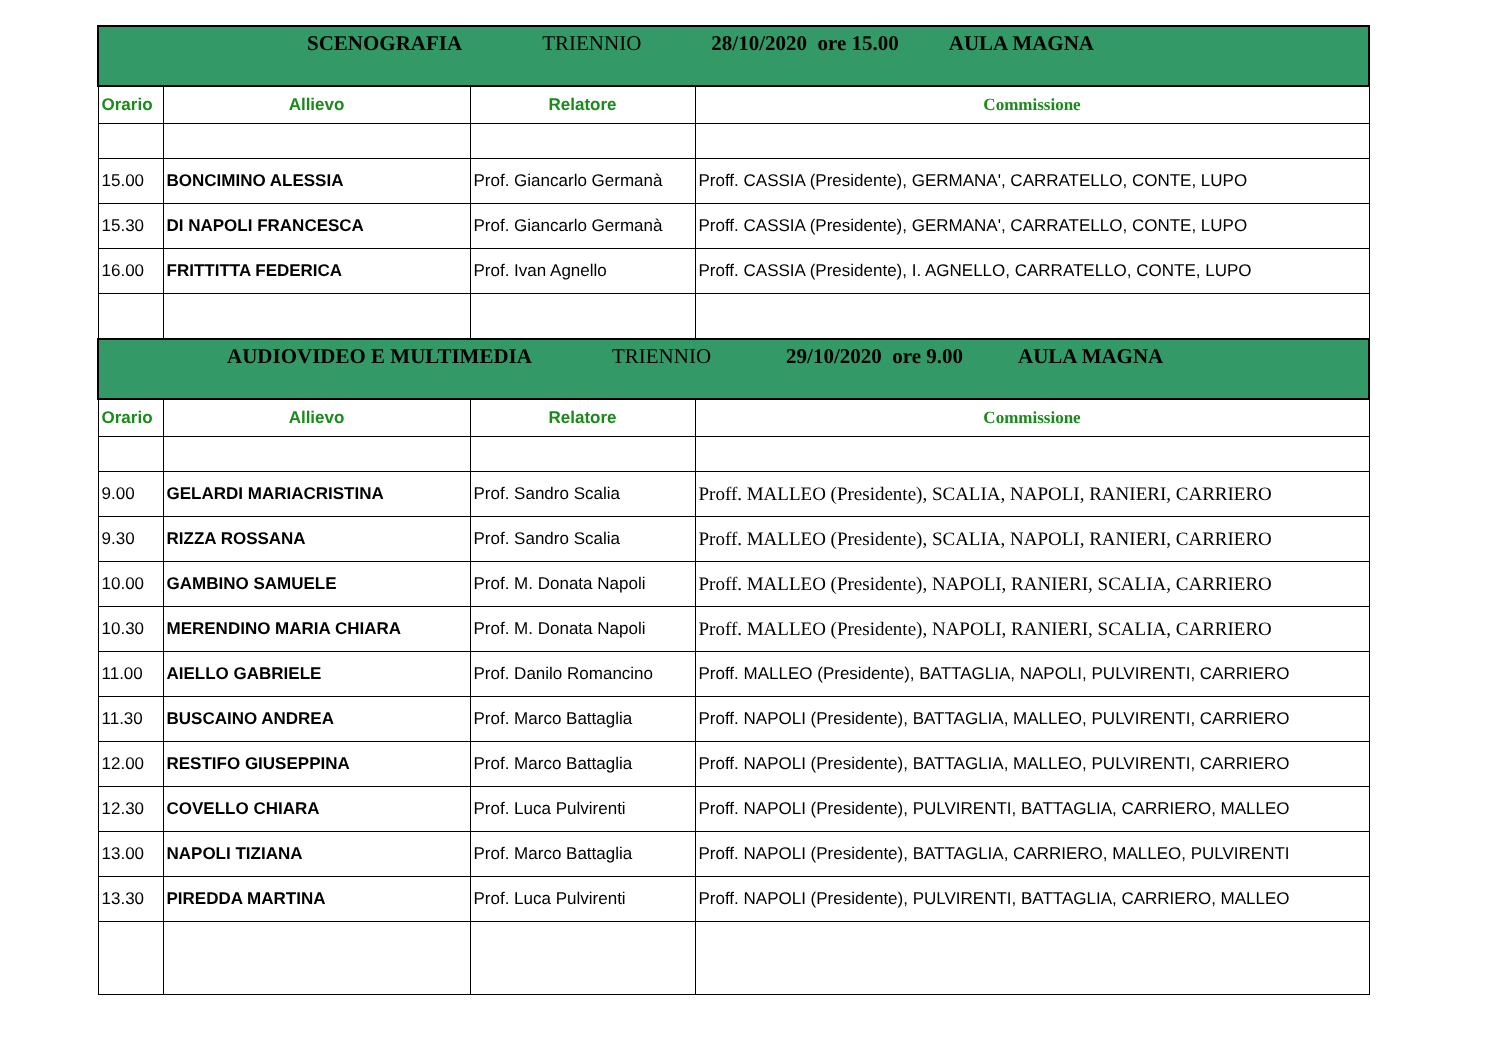| SCENOGRAFIA TRIENNIO 28/10/2020 ore 15.00 AULA MAGNA | | | |
| Orario | Allievo | Relatore | Commissione |
| 15.00 | BONCIMINO ALESSIA | Prof. Giancarlo Germanà | Proff. CASSIA (Presidente), GERMANA', CARRATELLO, CONTE, LUPO |
| 15.30 | DI NAPOLI FRANCESCA | Prof. Giancarlo Germanà | Proff. CASSIA (Presidente), GERMANA', CARRATELLO, CONTE, LUPO |
| 16.00 | FRITTITTA FEDERICA | Prof. Ivan Agnello | Proff. CASSIA (Presidente), I. AGNELLO, CARRATELLO, CONTE, LUPO |
| AUDIOVIDEO E MULTIMEDIA TRIENNIO 29/10/2020 ore 9.00 AULA MAGNA | | | |
| Orario | Allievo | Relatore | Commissione |
| 9.00 | GELARDI MARIACRISTINA | Prof. Sandro Scalia | Proff. MALLEO (Presidente), SCALIA, NAPOLI, RANIERI, CARRIERO |
| 9.30 | RIZZA ROSSANA | Prof. Sandro Scalia | Proff. MALLEO (Presidente), SCALIA, NAPOLI, RANIERI, CARRIERO |
| 10.00 | GAMBINO SAMUELE | Prof. M. Donata Napoli | Proff. MALLEO (Presidente), NAPOLI, RANIERI, SCALIA, CARRIERO |
| 10.30 | MERENDINO MARIA CHIARA | Prof. M. Donata Napoli | Proff. MALLEO (Presidente), NAPOLI, RANIERI, SCALIA, CARRIERO |
| 11.00 | AIELLO GABRIELE | Prof. Danilo Romancino | Proff. MALLEO (Presidente), BATTAGLIA, NAPOLI, PULVIRENTI, CARRIERO |
| 11.30 | BUSCAINO ANDREA | Prof. Marco Battaglia | Proff. NAPOLI (Presidente), BATTAGLIA, MALLEO, PULVIRENTI, CARRIERO |
| 12.00 | RESTIFO GIUSEPPINA | Prof. Marco Battaglia | Proff. NAPOLI (Presidente), BATTAGLIA, MALLEO, PULVIRENTI, CARRIERO |
| 12.30 | COVELLO CHIARA | Prof. Luca Pulvirenti | Proff. NAPOLI (Presidente), PULVIRENTI, BATTAGLIA, CARRIERO, MALLEO |
| 13.00 | NAPOLI TIZIANA | Prof. Marco Battaglia | Proff. NAPOLI (Presidente), BATTAGLIA, CARRIERO, MALLEO, PULVIRENTI |
| 13.30 | PIREDDA MARTINA | Prof. Luca Pulvirenti | Proff. NAPOLI (Presidente), PULVIRENTI, BATTAGLIA, CARRIERO, MALLEO |